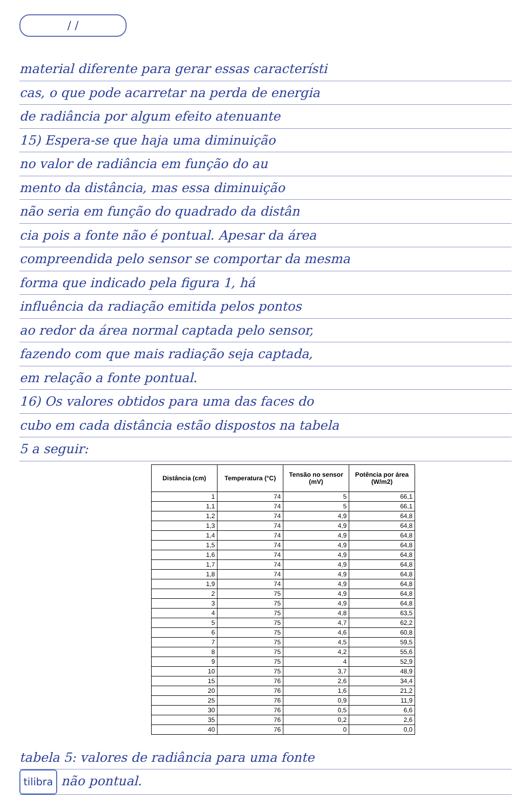/ /
material diferente para gerar essas característi
cas, o que pode acarretar na perda de energia
de radiância por algum efeito atenuante
15) Espera-se que haja uma diminuição
no valor de radiância em função do au
mento da distância, mas essa diminuição
não seria em função do quadrado da distân
cia pois a fonte não é pontual. Apesar da área
compreendida pelo sensor se comportar da mesma
forma que indicado pela figura 1, há
influência da radiação emitida pelos pontos
ao redor da área normal captada pelo sensor,
fazendo com que mais radiação seja captada,
em relação a fonte pontual.
16) Os valores obtidos para uma das faces do
cubo em cada distância estão dispostos na tabela
5 a seguir:
| Distância (cm) | Temperatura (°C) | Tensão no sensor (mV) | Potência por área (W/m2) |
| --- | --- | --- | --- |
| 1 | 74 | 5 | 66,1 |
| 1,1 | 74 | 5 | 66,1 |
| 1,2 | 74 | 4,9 | 64,8 |
| 1,3 | 74 | 4,9 | 64,8 |
| 1,4 | 74 | 4,9 | 64,8 |
| 1,5 | 74 | 4,9 | 64,8 |
| 1,6 | 74 | 4,9 | 64,8 |
| 1,7 | 74 | 4,9 | 64,8 |
| 1,8 | 74 | 4,9 | 64,8 |
| 1,9 | 74 | 4,9 | 64,8 |
| 2 | 75 | 4,9 | 64,8 |
| 3 | 75 | 4,9 | 64,8 |
| 4 | 75 | 4,8 | 63,5 |
| 5 | 75 | 4,7 | 62,2 |
| 6 | 75 | 4,6 | 60,8 |
| 7 | 75 | 4,5 | 59,5 |
| 8 | 75 | 4,2 | 55,6 |
| 9 | 75 | 4 | 52,9 |
| 10 | 75 | 3,7 | 48,9 |
| 15 | 76 | 2,6 | 34,4 |
| 20 | 76 | 1,6 | 21,2 |
| 25 | 76 | 0,9 | 11,9 |
| 30 | 76 | 0,5 | 6,6 |
| 35 | 76 | 0,2 | 2,6 |
| 40 | 76 | 0 | 0,0 |
tabela 5: valores de radiância para uma fonte
tilibra não pontual.